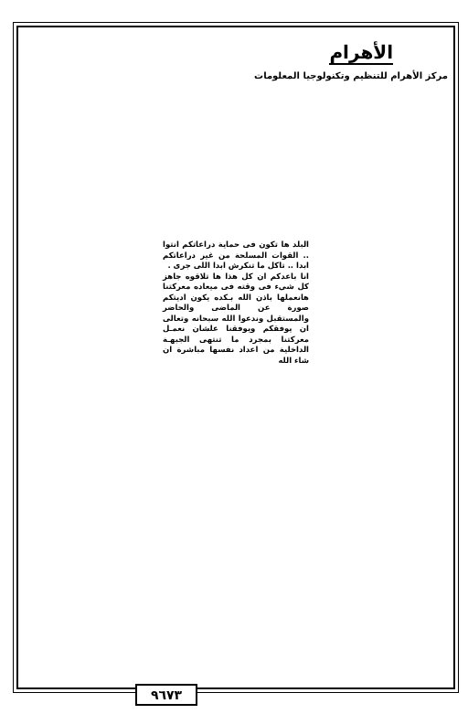الأهرام
مركز الأهرام للتنظيم وتكنولوجيا المعلومات
البلد ها تكون فى حماية دراعاتكم انتوا .. القوات المسلحة من غير دراعاتكم ابدا .. تاكل ما تنكرش ابدا اللى جرى .
انا باعدكم ان كل هذا ها تلاقوه جاهز كل شيء فى وقته فى ميعاده معركتنا هانعملها باذن الله بـكده يكون اديتكم صورة عن الماضى والحاضر والمستقبل وندعوا الله سبحانه وتعالى ان يوفقكم ويوفقنا علشان نعمـل معركتنا بمجرد ما تنتهى الجبهـة الداخلية من اعداد نفسها مباشرة ان شاء الله
٩٦٧٣